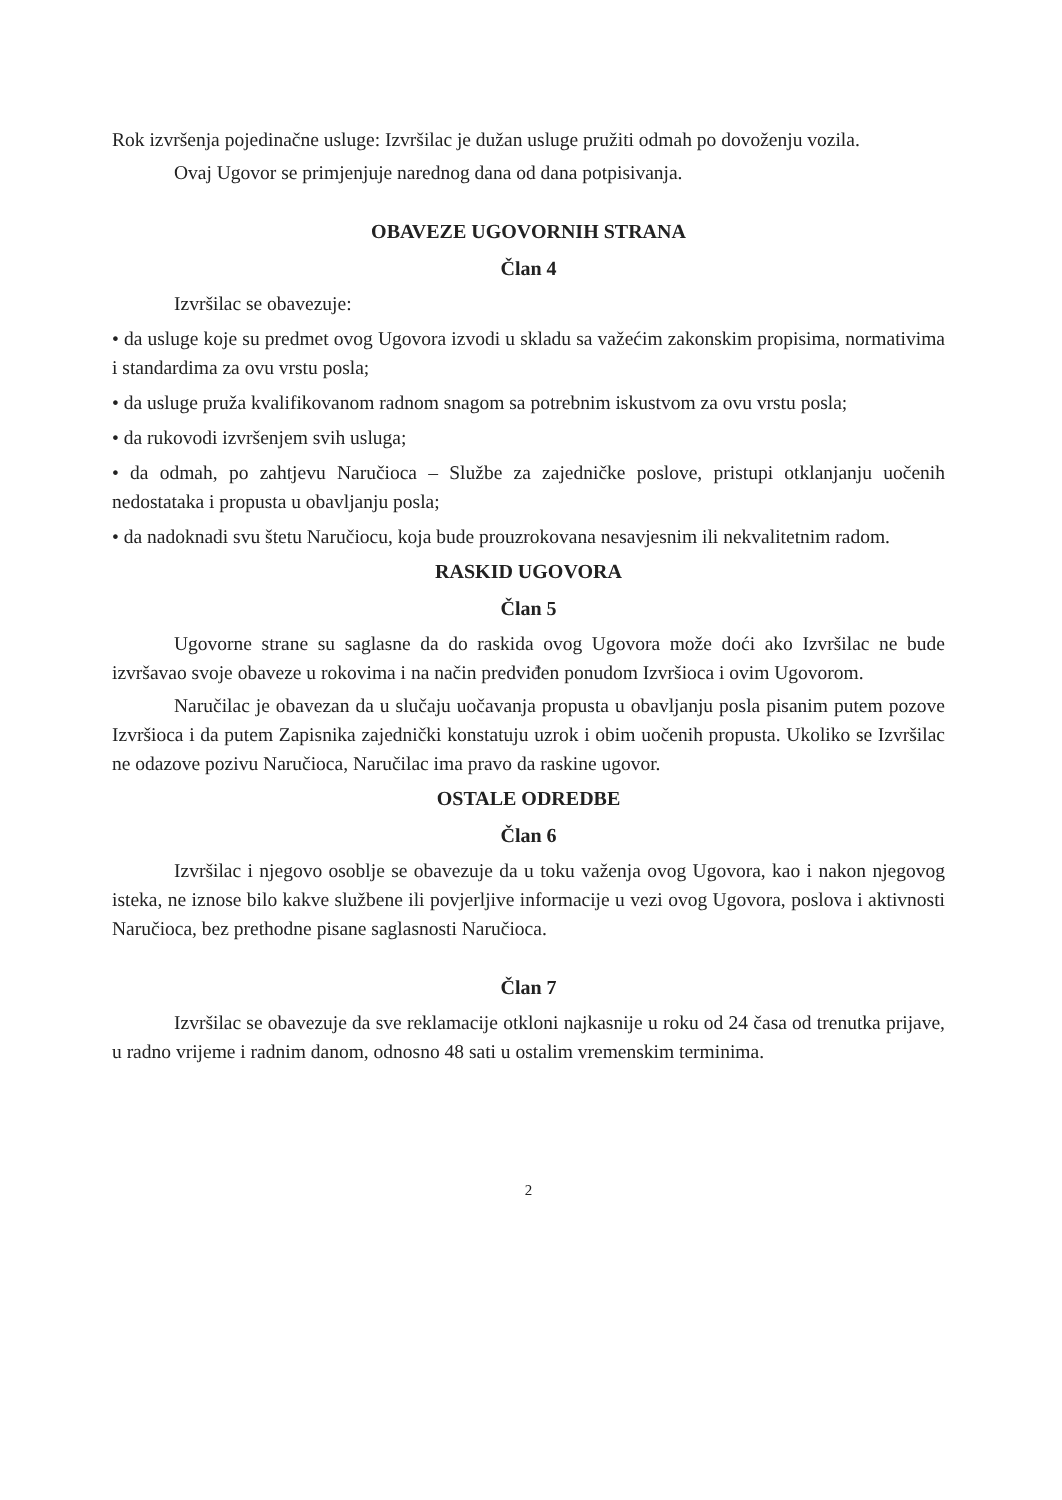Rok izvršenja pojedinačne usluge: Izvršilac je dužan usluge pružiti odmah po dovoženju vozila.
Ovaj Ugovor se primjenjuje narednog dana od dana potpisivanja.
OBAVEZE UGOVORNIH STRANA
Član 4
Izvršilac se obavezuje:
• da usluge koje su predmet ovog Ugovora izvodi u skladu sa važećim zakonskim propisima, normativima i standardima za ovu vrstu posla;
• da usluge pruža kvalifikovanom radnom snagom sa potrebnim iskustvom za ovu vrstu posla;
• da rukovodi izvršenjem svih usluga;
• da odmah, po zahtjevu Naručioca – Službe za zajedničke poslove, pristupi otklanjanju uočenih nedostataka i propusta u obavljanju posla;
• da nadoknadi svu štetu Naručiocu, koja bude prouzrokovana nesavjesnim ili nekvalitetnim radom.
RASKID UGOVORA
Član 5
Ugovorne strane su saglasne da do raskida ovog Ugovora može doći ako Izvršilac ne bude izvršavao svoje obaveze u rokovima i na način predviđen ponudom Izvršioca i ovim Ugovorom.
Naručilac je obavezan da u slučaju uočavanja propusta u obavljanju posla pisanim putem pozove Izvršioca i da putem Zapisnika zajednički konstatuju uzrok i obim uočenih propusta. Ukoliko se Izvršilac ne odazove pozivu Naručioca, Naručilac ima pravo da raskine ugovor.
OSTALE ODREDBE
Član 6
Izvršilac i njegovo osoblje se obavezuje da u toku važenja ovog Ugovora, kao i nakon njegovog isteka, ne iznose bilo kakve službene ili povjerljive informacije u vezi ovog Ugovora, poslova i aktivnosti Naručioca, bez prethodne pisane saglasnosti Naručioca.
Član 7
Izvršilac se obavezuje da sve reklamacije otkloni najkasnije u roku od 24 časa od trenutka prijave, u radno vrijeme i radnim danom, odnosno 48 sati u ostalim vremenskim terminima.
2
⁠